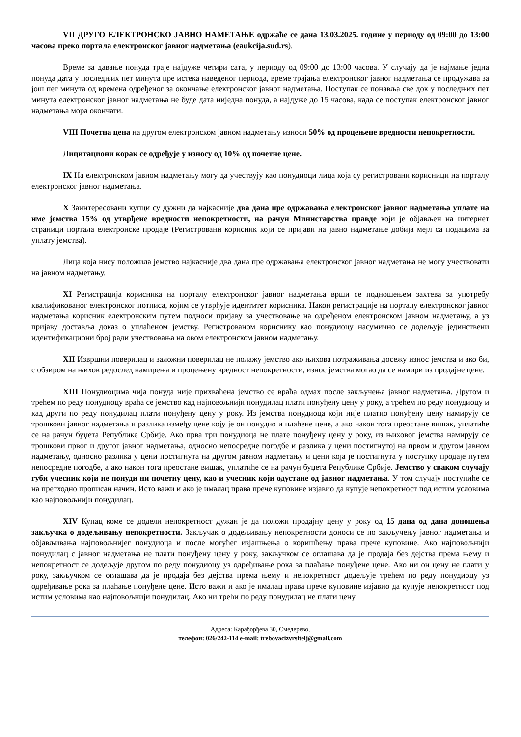VII ДРУГО ЕЛЕКТРОНСКО ЈАВНО НАМЕТАЊЕ одржаће се дана 13.03.2025. године у периоду од 09:00 до 13:00 часова преко портала електронског јавног надметања (eaukcija.sud.rs).
Време за давање понуда траје најдуже четири сата, у периоду од 09:00 до 13:00 часова. У случају да је најмање једна понуда дата у последњих пет минута пре истека наведеног периода, време трајања електронског јавног надметања се продужава за још пет минута од времена одређеног за окончање електронског јавног надметања. Поступак се понавља све док у последњих пет минута електронског јавног надметања не буде дата ниједна понуда, а најдуже до 15 часова, када се поступак електронског јавног надметања мора окончати.
VIII Почетна цена на другом електронском јавном надметању износи 50% од процењене вредности непокретности.
Лицитациони корак се одређује у износу од 10% од почетне цене.
IX На електронском јавном надметању могу да учествују као понудиоци лица која су регистровани корисници на порталу електронског јавног надметања.
X Заинтересовани купци су дужни да најкасније два дана пре одржавања електронског јавног надметања уплате на име јемства 15% од утврђене вредности непокретности, на рачун Министарства правде који је објављен на интернет страници портала електронске продаје (Регистровани корисник који се пријави на јавно надметање добија мејл са подацима за уплату јемства).
Лица која нису положила јемство најкасније два дана пре одржавања електронског јавног надметања не могу учествовати на јавном надметању.
XI Регистрација корисника на порталу електронског јавног надметања врши се подношењем захтева за употребу квалификованог електронског потписа, којим се утврђује идентитет корисника. Након регистрације на порталу електронског јавног надметања корисник електронским путем подноси пријаву за учествовање на одређеном електронском јавном надметању, а уз пријаву доставља доказ о уплаћеном јемству. Регистрованом кориснику као понудиоцу насумично се додељује јединствени идентификациони број ради учествовања на овом електронском јавном надметању.
XII Извршни поверилац и заложни поверилац не полажу јемство ако њихова потраживања досежу износ јемства и ако би, с обзиром на њихов редослед намирења и процењену вредност непокретности, износ јемства могао да се намири из продајне цене.
XIII Понудиоцима чија понуда није прихваћена јемство се враћа одмах после закључења јавног надметања. Другом и трећем по реду понудиоцу враћа се јемство кад најповољнији понудилац плати понуђену цену у року, а трећем по реду понудиоцу и кад други по реду понудилац плати понуђену цену у року. Из јемства понудиоца који није платио понуђену цену намирују се трошкови јавног надметања и разлика између цене коју је он понудио и плаћене цене, а ако након тога преостане вишак, уплатиће се на рачун буџета Републике Србије. Ако прва три понудиоца не плате понуђену цену у року, из њиховог јемства намирују се трошкови првог и другог јавног надметања, односно непосредне погодбе и разлика у цени постигнутој на првом и другом јавном надметању, односно разлика у цени постигнута на другом јавном надметању и цени која је постигнута у поступку продаје путем непосредне погодбе, а ако након тога преостане вишак, уплатиће се на рачун буџета Републике Србије. Јемство у сваком случају губи учесник који не понуди ни почетну цену, као и учесник који одустане од јавног надметања. У том случају поступиће се на претходно прописан начин. Исто важи и ако је ималац права прече куповине изјавио да купује непокретност под истим условима као најповољнији понудилац.
XIV Купац коме се додели непокретност дужан је да положи продајну цену у року од 15 дана од дана доношења закључка о додељивању непокретности. Закључак о додељивању непокретности доноси се по закључењу јавног надметања и објављивања најповољнијег понудиоца и после могућег изјашњења о коришћењу права прече куповине. Ако најповољнији понудилац с јавног надметања не плати понуђену цену у року, закључком се оглашава да је продаја без дејства према њему и непокретност се додељује другом по реду понудиоцу уз одређивање рока за плаћање понуђене цене. Ако ни он цену не плати у року, закључком се оглашава да је продаја без дејства према њему и непокретност додељује трећем по реду понудиоцу уз одређивање рока за плаћање понуђене цене. Исто важи и ако је ималац права прече куповине изјавио да купује непокретност под истим условима као најповољнији понудилац. Ако ни трећи по реду понудилац не плати цену
Адреса: Карађорђева 30, Смедерево,
телефон: 026/242-114 e-mail: trebovacizvrsitelj@gmail.com